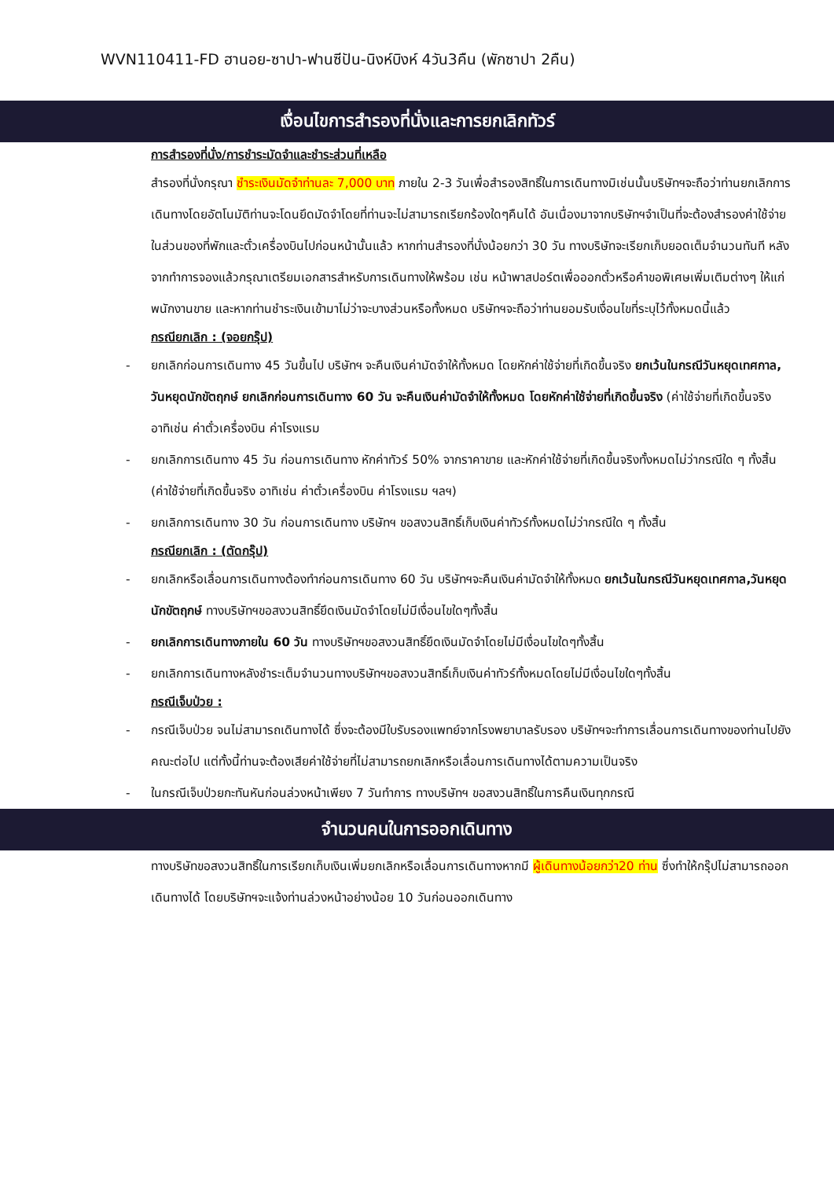WVN110411-FD ฮานอย-ซาปา-ฟานซีปัน-นิงห์บิงห์ 4วัน3คืน (พักซาปา 2คืน)
เงื่อนไขการสำรองที่นั่งและการยกเลิกทัวร์
การสำรองที่นั่ง/การชำระมัดจำและชำระส่วนที่เหลือ
สำรองที่นั่งกรุณา ชำระเงินมัดจำท่านละ 7,000 บาท ภายใน 2-3 วันเพื่อสำรองสิทธิ์ในการเดินทางมิเช่นนั้นบริษัทฯจะถือว่าท่านยกเลิกการเดินทางโดยอัตโนมัติท่านจะโดนยึดมัดจำโดยที่ท่านจะไม่สามารถเรียกร้องใดๆคืนได้ อันเนื่องมาจากบริษัทฯจำเป็นที่จะต้องสำรองค่าใช้จ่ายในส่วนของที่พักและตั๋วเครื่องบินไปก่อนหน้านั้นแล้ว หากท่านสำรองที่นั่งน้อยกว่า 30 วัน ทางบริษัทจะเรียกเก็บยอดเต็มจำนวนทันที หลังจากทำการจองแล้วกรุณาเตรียมเอกสารสำหรับการเดินทางให้พร้อม เช่น หน้าพาสปอร์ตเพื่อออกตั๋วหรือคำขอพิเศษเพิ่มเติมต่างๆ ให้แก่พนักงานขาย และหากท่านชำระเงินเข้ามาไม่ว่าจะบางส่วนหรือทั้งหมด บริษัทฯจะถือว่าท่านยอมรับเงื่อนไขที่ระบุไว้ทั้งหมดนี้แล้ว
กรณียกเลิก : (จอยกรุ๊ป)
- ยกเลิกก่อนการเดินทาง 45 วันขึ้นไป บริษัทฯ จะคืนเงินค่ามัดจำให้ทั้งหมด โดยหักค่าใช้จ่ายที่เกิดขึ้นจริง ยกเว้นในกรณีวันหยุดเทศกาล, วันหยุดนักขัตฤกษ์ ยกเลิกก่อนการเดินทาง 60 วัน จะคืนเงินค่ามัดจำให้ทั้งหมด โดยหักค่าใช้จ่ายที่เกิดขึ้นจริง (ค่าใช้จ่ายที่เกิดขึ้นจริง อาทิเช่น ค่าตั๋วเครื่องบิน ค่าโรงแรม
- ยกเลิกการเดินทาง 45 วัน ก่อนการเดินทาง หักค่าทัวร์ 50% จากราคาขาย และหักค่าใช้จ่ายที่เกิดขึ้นจริงทั้งหมดไม่ว่ากรณีใด ๆ ทั้งสิ้น (ค่าใช้จ่ายที่เกิดขึ้นจริง อาทิเช่น ค่าตั๋วเครื่องบิน ค่าโรงแรม ฯลฯ)
- ยกเลิกการเดินทาง 30 วัน ก่อนการเดินทาง บริษัทฯ ขอสงวนสิทธิ์เก็บเงินค่าทัวร์ทั้งหมดไม่ว่ากรณีใด ๆ ทั้งสิ้น
กรณียกเลิก : (ตัดกรุ๊ป)
- ยกเลิกหรือเลื่อนการเดินทางต้องทำก่อนการเดินทาง 60 วัน บริษัทฯจะคืนเงินค่ามัดจำให้ทั้งหมด ยกเว้นในกรณีวันหยุดเทศกาล,วันหยุดนักขัตฤกษ์ ทางบริษัทฯขอสงวนสิทธิ์ยึดเงินมัดจำโดยไม่มีเงื่อนไขใดๆทั้งสิ้น
- ยกเลิกการเดินทางภายใน 60 วัน ทางบริษัทฯขอสงวนสิทธิ์ยึดเงินมัดจำโดยไม่มีเงื่อนไขใดๆทั้งสิ้น
- ยกเลิกการเดินทางหลังชำระเต็มจำนวนทางบริษัทฯขอสงวนสิทธิ์เก็บเงินค่าทัวร์ทั้งหมดโดยไม่มีเงื่อนไขใดๆทั้งสิ้น
กรณีเจ็บป่วย :
- กรณีเจ็บป่วย จนไม่สามารถเดินทางได้ ซึ่งจะต้องมีใบรับรองแพทย์จากโรงพยาบาลรับรอง บริษัทฯจะทำการเลื่อนการเดินทางของท่านไปยังคณะต่อไป แต่ทั้งนี้ท่านจะต้องเสียค่าใช้จ่ายที่ไม่สามารถยกเลิกหรือเลื่อนการเดินทางได้ตามความเป็นจริง
- ในกรณีเจ็บป่วยกะทันหันก่อนล่วงหน้าเพียง 7 วันทำการ ทางบริษัทฯ ขอสงวนสิทธิ์ในการคืนเงินทุกกรณี
จำนวนคนในการออกเดินทาง
ทางบริษัทขอสงวนสิทธิ์ในการเรียกเก็บเงินเพิ่มยกเลิกหรือเลื่อนการเดินทางหากมี ผู้เดินทางน้อยกว่า20 ท่าน ซึ่งทำให้กรุ๊ปไม่สามารถออกเดินทางได้ โดยบริษัทฯจะแจ้งท่านล่วงหน้าอย่างน้อย 10 วันก่อนออกเดินทาง